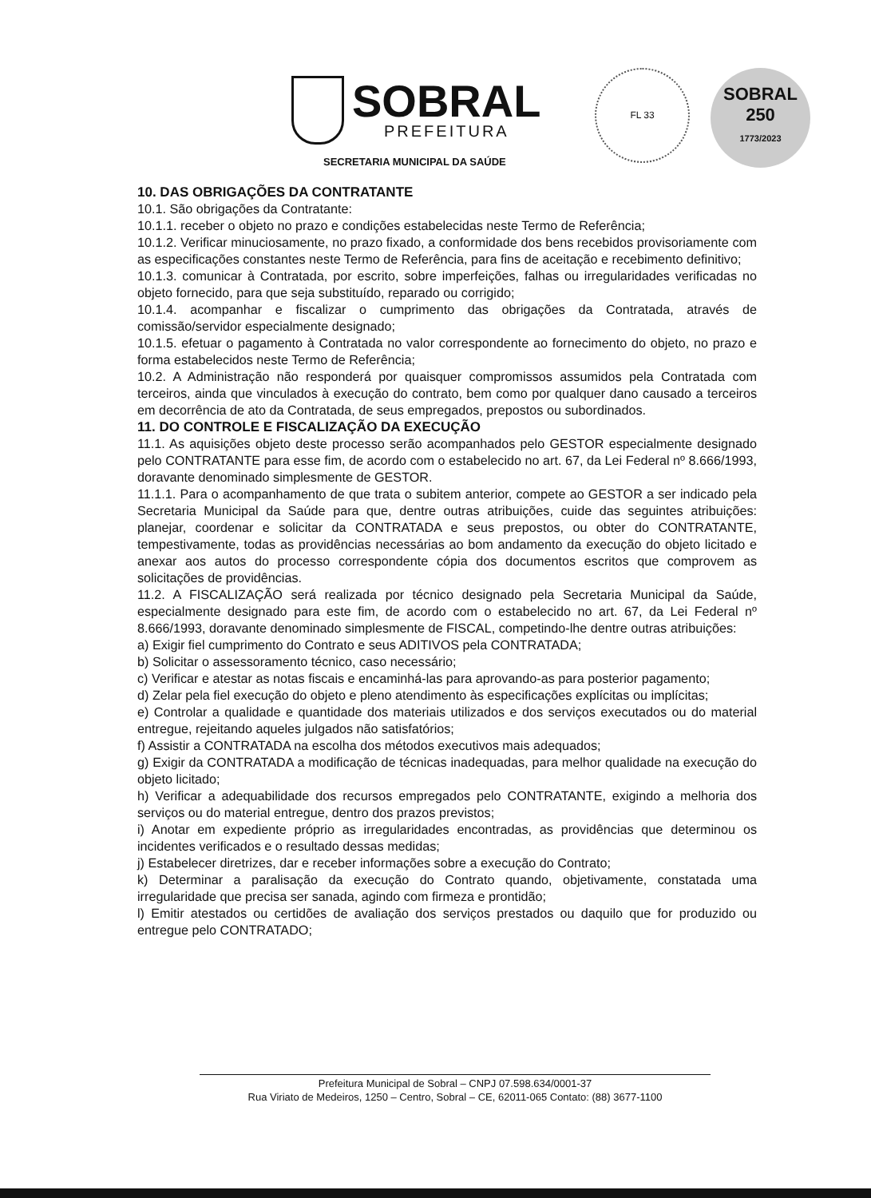SOBRAL
PREFEITURA
FL 33
SOBRAL
250
1773/2023
SECRETARIA MUNICIPAL DA SAÚDE
10. DAS OBRIGAÇÕES DA CONTRATANTE
10.1. São obrigações da Contratante:
10.1.1. receber o objeto no prazo e condições estabelecidas neste Termo de Referência;
10.1.2. Verificar minuciosamente, no prazo fixado, a conformidade dos bens recebidos provisoriamente com as especificações constantes neste Termo de Referência, para fins de aceitação e recebimento definitivo;
10.1.3. comunicar à Contratada, por escrito, sobre imperfeições, falhas ou irregularidades verificadas no objeto fornecido, para que seja substituído, reparado ou corrigido;
10.1.4. acompanhar e fiscalizar o cumprimento das obrigações da Contratada, através de comissão/servidor especialmente designado;
10.1.5. efetuar o pagamento à Contratada no valor correspondente ao fornecimento do objeto, no prazo e forma estabelecidos neste Termo de Referência;
10.2. A Administração não responderá por quaisquer compromissos assumidos pela Contratada com terceiros, ainda que vinculados à execução do contrato, bem como por qualquer dano causado a terceiros em decorrência de ato da Contratada, de seus empregados, prepostos ou subordinados.
11. DO CONTROLE E FISCALIZAÇÃO DA EXECUÇÃO
11.1. As aquisições objeto deste processo serão acompanhados pelo GESTOR especialmente designado pelo CONTRATANTE para esse fim, de acordo com o estabelecido no art. 67, da Lei Federal nº 8.666/1993, doravante denominado simplesmente de GESTOR.
11.1.1. Para o acompanhamento de que trata o subitem anterior, compete ao GESTOR a ser indicado pela Secretaria Municipal da Saúde para que, dentre outras atribuições, cuide das seguintes atribuições: planejar, coordenar e solicitar da CONTRATADA e seus prepostos, ou obter do CONTRATANTE, tempestivamente, todas as providências necessárias ao bom andamento da execução do objeto licitado e anexar aos autos do processo correspondente cópia dos documentos escritos que comprovem as solicitações de providências.
11.2. A FISCALIZAÇÃO será realizada por técnico designado pela Secretaria Municipal da Saúde, especialmente designado para este fim, de acordo com o estabelecido no art. 67, da Lei Federal nº 8.666/1993, doravante denominado simplesmente de FISCAL, competindo-lhe dentre outras atribuições:
a) Exigir fiel cumprimento do Contrato e seus ADITIVOS pela CONTRATADA;
b) Solicitar o assessoramento técnico, caso necessário;
c) Verificar e atestar as notas fiscais e encaminhá-las para aprovando-as para posterior pagamento;
d) Zelar pela fiel execução do objeto e pleno atendimento às especificações explícitas ou implícitas;
e) Controlar a qualidade e quantidade dos materiais utilizados e dos serviços executados ou do material entregue, rejeitando aqueles julgados não satisfatórios;
f) Assistir a CONTRATADA na escolha dos métodos executivos mais adequados;
g) Exigir da CONTRATADA a modificação de técnicas inadequadas, para melhor qualidade na execução do objeto licitado;
h) Verificar a adequabilidade dos recursos empregados pelo CONTRATANTE, exigindo a melhoria dos serviços ou do material entregue, dentro dos prazos previstos;
i) Anotar em expediente próprio as irregularidades encontradas, as providências que determinou os incidentes verificados e o resultado dessas medidas;
j) Estabelecer diretrizes, dar e receber informações sobre a execução do Contrato;
k) Determinar a paralisação da execução do Contrato quando, objetivamente, constatada uma irregularidade que precisa ser sanada, agindo com firmeza e prontidão;
l) Emitir atestados ou certidões de avaliação dos serviços prestados ou daquilo que for produzido ou entregue pelo CONTRATADO;
Prefeitura Municipal de Sobral – CNPJ 07.598.634/0001-37
Rua Viriato de Medeiros, 1250 – Centro, Sobral – CE, 62011-065 Contato: (88) 3677-1100